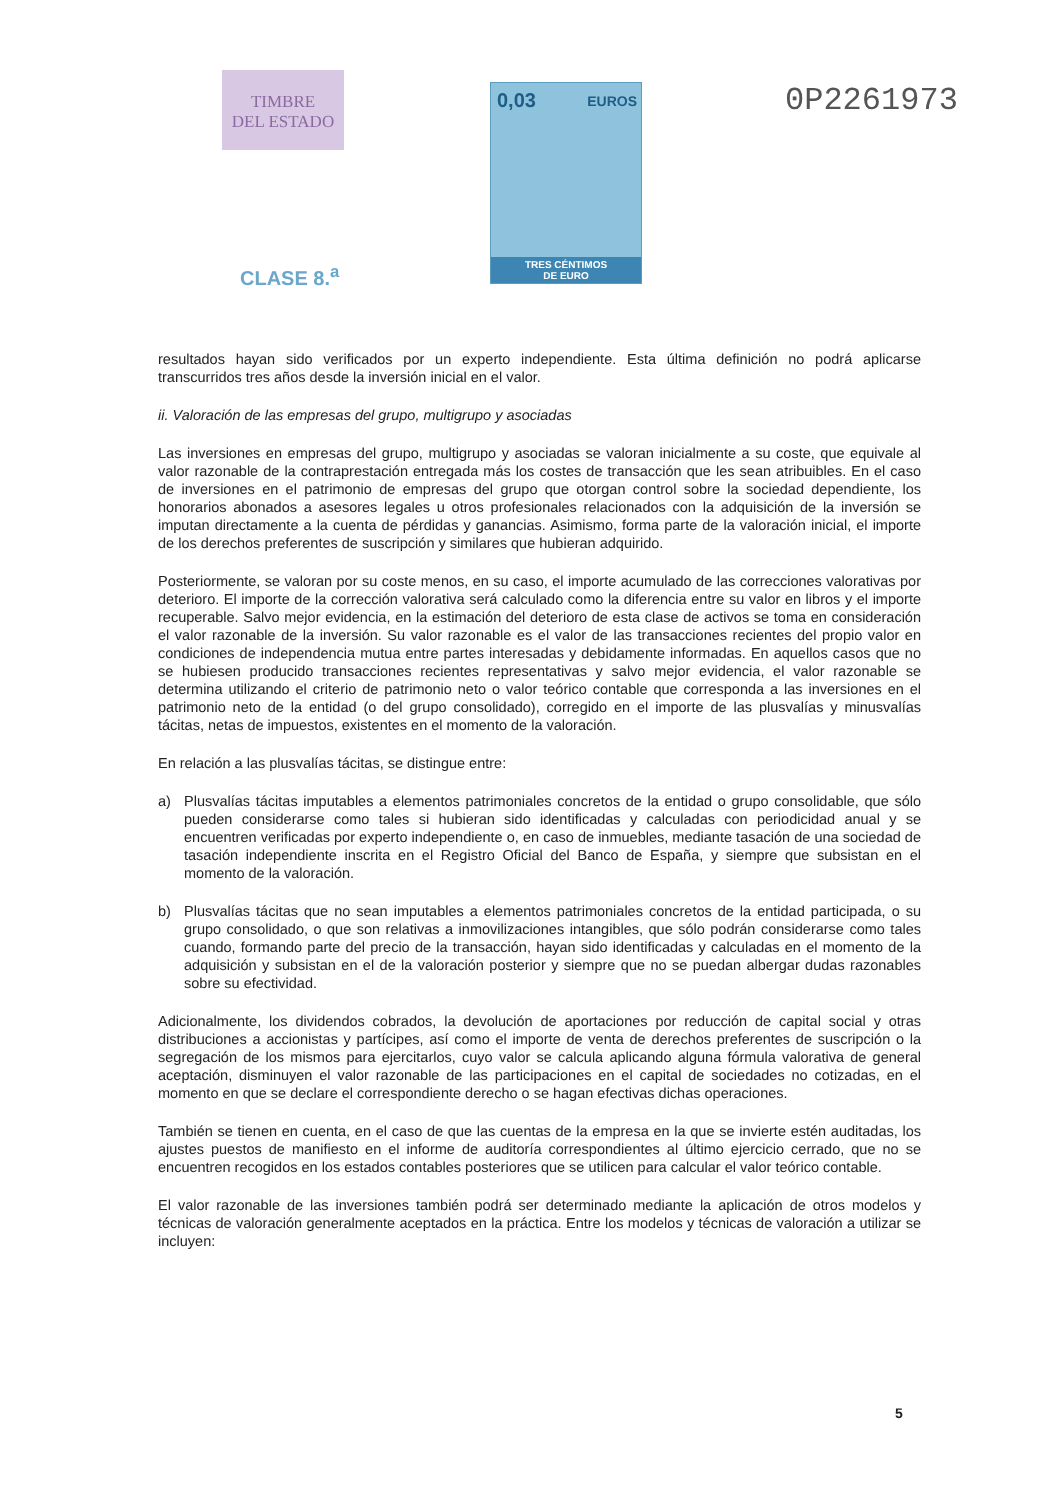TIMBRE
DEL ESTADO
CLASE 8.<sup>a</sup>
0,03 EUROS
TRES CÉNTIMOS
DE EURO
0P2261973
resultados hayan sido verificados por un experto independiente. Esta última definición no podrá aplicarse transcurridos tres años desde la inversión inicial en el valor.
ii. Valoración de las empresas del grupo, multigrupo y asociadas
Las inversiones en empresas del grupo, multigrupo y asociadas se valoran inicialmente a su coste, que equivale al valor razonable de la contraprestación entregada más los costes de transacción que les sean atribuibles. En el caso de inversiones en el patrimonio de empresas del grupo que otorgan control sobre la sociedad dependiente, los honorarios abonados a asesores legales u otros profesionales relacionados con la adquisición de la inversión se imputan directamente a la cuenta de pérdidas y ganancias. Asimismo, forma parte de la valoración inicial, el importe de los derechos preferentes de suscripción y similares que hubieran adquirido.
Posteriormente, se valoran por su coste menos, en su caso, el importe acumulado de las correcciones valorativas por deterioro. El importe de la corrección valorativa será calculado como la diferencia entre su valor en libros y el importe recuperable. Salvo mejor evidencia, en la estimación del deterioro de esta clase de activos se toma en consideración el valor razonable de la inversión. Su valor razonable es el valor de las transacciones recientes del propio valor en condiciones de independencia mutua entre partes interesadas y debidamente informadas. En aquellos casos que no se hubiesen producido transacciones recientes representativas y salvo mejor evidencia, el valor razonable se determina utilizando el criterio de patrimonio neto o valor teórico contable que corresponda a las inversiones en el patrimonio neto de la entidad (o del grupo consolidado), corregido en el importe de las plusvalías y minusvalías tácitas, netas de impuestos, existentes en el momento de la valoración.
En relación a las plusvalías tácitas, se distingue entre:
a) Plusvalías tácitas imputables a elementos patrimoniales concretos de la entidad o grupo consolidable, que sólo pueden considerarse como tales si hubieran sido identificadas y calculadas con periodicidad anual y se encuentren verificadas por experto independiente o, en caso de inmuebles, mediante tasación de una sociedad de tasación independiente inscrita en el Registro Oficial del Banco de España, y siempre que subsistan en el momento de la valoración.
b) Plusvalías tácitas que no sean imputables a elementos patrimoniales concretos de la entidad participada, o su grupo consolidado, o que son relativas a inmovilizaciones intangibles, que sólo podrán considerarse como tales cuando, formando parte del precio de la transacción, hayan sido identificadas y calculadas en el momento de la adquisición y subsistan en el de la valoración posterior y siempre que no se puedan albergar dudas razonables sobre su efectividad.
Adicionalmente, los dividendos cobrados, la devolución de aportaciones por reducción de capital social y otras distribuciones a accionistas y partícipes, así como el importe de venta de derechos preferentes de suscripción o la segregación de los mismos para ejercitarlos, cuyo valor se calcula aplicando alguna fórmula valorativa de general aceptación, disminuyen el valor razonable de las participaciones en el capital de sociedades no cotizadas, en el momento en que se declare el correspondiente derecho o se hagan efectivas dichas operaciones.
También se tienen en cuenta, en el caso de que las cuentas de la empresa en la que se invierte estén auditadas, los ajustes puestos de manifiesto en el informe de auditoría correspondientes al último ejercicio cerrado, que no se encuentren recogidos en los estados contables posteriores que se utilicen para calcular el valor teórico contable.
El valor razonable de las inversiones también podrá ser determinado mediante la aplicación de otros modelos y técnicas de valoración generalmente aceptados en la práctica. Entre los modelos y técnicas de valoración a utilizar se incluyen:
5